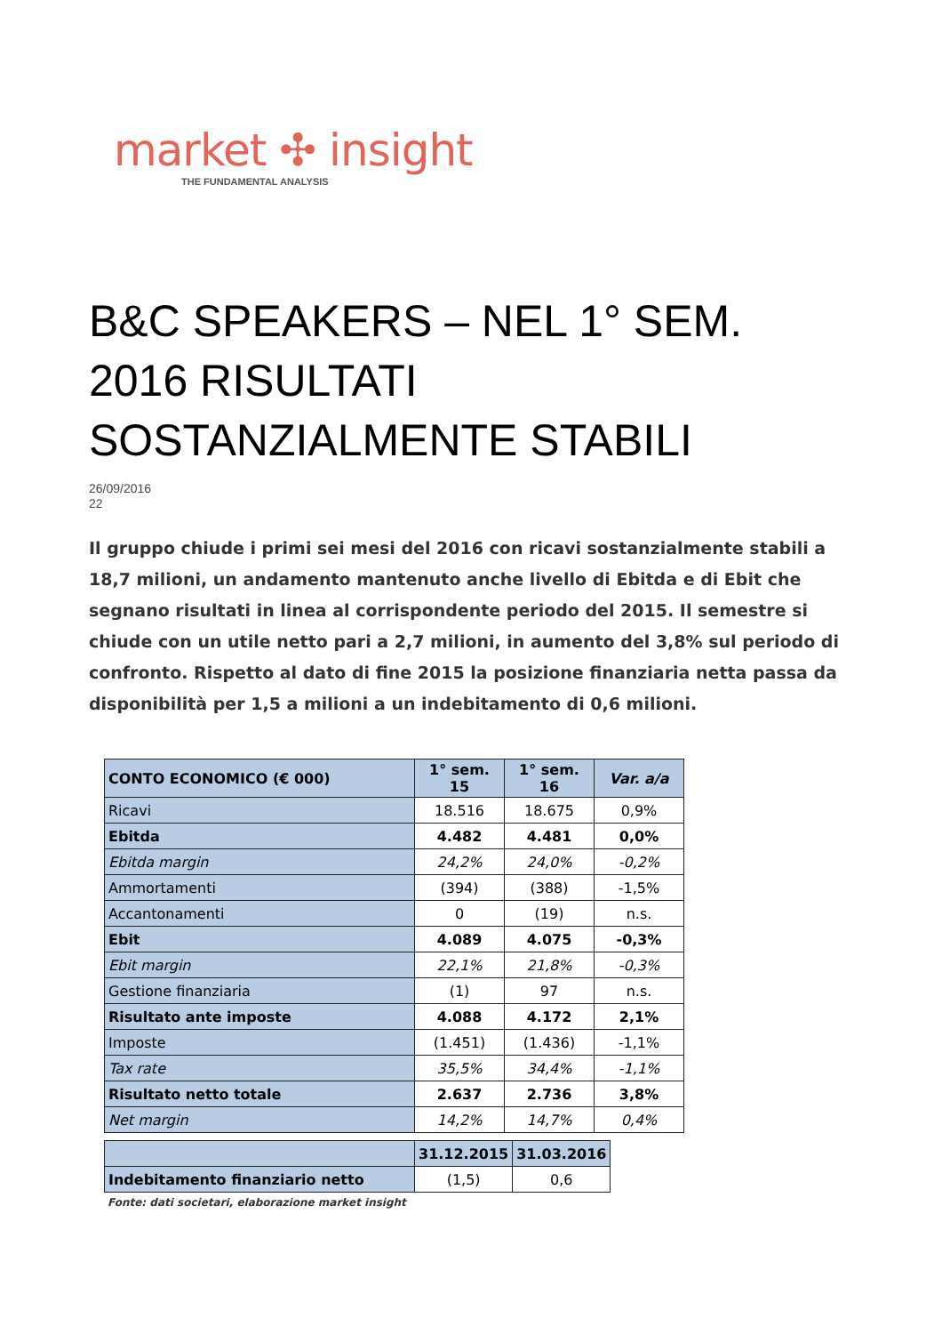market ✣ insight
THE FUNDAMENTAL ANALYSIS
B&C SPEAKERS – NEL 1° SEM. 2016 RISULTATI SOSTANZIALMENTE STABILI
26/09/2016
22
Il gruppo chiude i primi sei mesi del 2016 con ricavi sostanzialmente stabili a 18,7 milioni, un andamento mantenuto anche livello di Ebitda e di Ebit che segnano risultati in linea al corrispondente periodo del 2015. Il semestre si chiude con un utile netto pari a 2,7 milioni, in aumento del 3,8% sul periodo di confronto. Rispetto al dato di fine 2015 la posizione finanziaria netta passa da disponibilità per 1,5 a milioni a un indebitamento di 0,6 milioni.
| CONTO ECONOMICO (€ 000) | 1° sem. 15 | 1° sem. 16 | Var. a/a |
| --- | --- | --- | --- |
| Ricavi | 18.516 | 18.675 | 0,9% |
| Ebitda | 4.482 | 4.481 | 0,0% |
| Ebitda margin | 24,2% | 24,0% | -0,2% |
| Ammortamenti | (394) | (388) | -1,5% |
| Accantonamenti | 0 | (19) | n.s. |
| Ebit | 4.089 | 4.075 | -0,3% |
| Ebit margin | 22,1% | 21,8% | -0,3% |
| Gestione finanziaria | (1) | 97 | n.s. |
| Risultato ante imposte | 4.088 | 4.172 | 2,1% |
| Imposte | (1.451) | (1.436) | -1,1% |
| Tax rate | 35,5% | 34,4% | -1,1% |
| Risultato netto totale | 2.637 | 2.736 | 3,8% |
| Net margin | 14,2% | 14,7% | 0,4% |
| | 31.12.2015 | 31.03.2016 |
| --- | --- | --- |
| Indebitamento finanziario netto | (1,5) | 0,6 |
Fonte: dati societari, elaborazione market insight